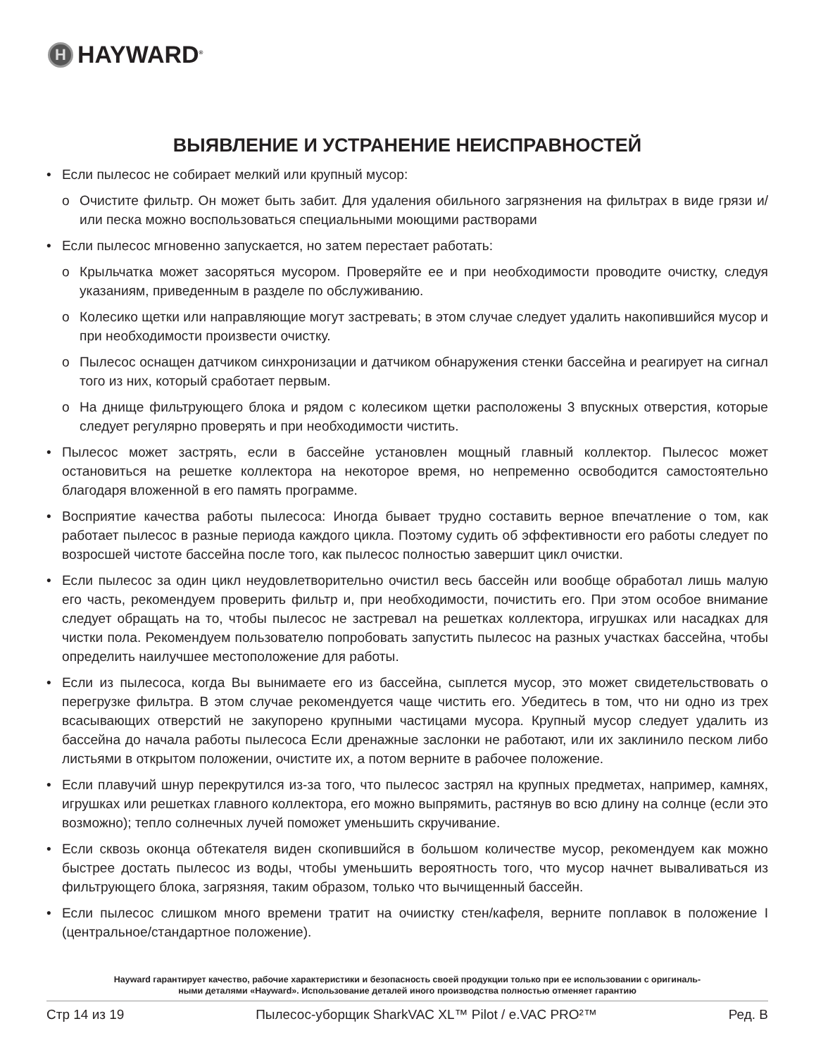H HAYWARD<sup>®</sup>
ВЫЯВЛЕНИЕ И УСТРАНЕНИЕ НЕИСПРАВНОСТЕЙ
• Если пылесос не собирает мелкий или крупный мусор:
o Очистите фильтр. Он может быть забит. Для удаления обильного загрязнения на фильтрах в виде грязи и/или песка можно воспользоваться специальными моющими растворами
• Если пылесос мгновенно запускается, но затем перестает работать:
o Крыльчатка может засоряться мусором. Проверяйте ее и при необходимости проводите очистку, следуя указаниям, приведенным в разделе по обслуживанию.
o Колесико щетки или направляющие могут застревать; в этом случае следует удалить накопившийся мусор и при необходимости произвести очистку.
o Пылесос оснащен датчиком синхронизации и датчиком обнаружения стенки бассейна и реагирует на сигнал того из них, который сработает первым.
o На днище фильтрующего блока и рядом с колесиком щетки расположены 3 впускных отверстия, которые следует регулярно проверять и при необходимости чистить.
• Пылесос может застрять, если в бассейне установлен мощный главный коллектор. Пылесос может остановиться на решетке коллектора на некоторое время, но непременно освободится самостоятельно благодаря вложенной в его память программе.
• Восприятие качества работы пылесоса: Иногда бывает трудно составить верное впечатление о том, как работает пылесос в разные периода каждого цикла. Поэтому судить об эффективности его работы следует по возросшей чистоте бассейна после того, как пылесос полностью завершит цикл очистки.
• Если пылесос за один цикл неудовлетворительно очистил весь бассейн или вообще обработал лишь малую его часть, рекомендуем проверить фильтр и, при необходимости, почистить его. При этом особое внимание следует обращать на то, чтобы пылесос не застревал на решетках коллектора, игрушках или насадках для чистки пола. Рекомендуем пользователю попробовать запустить пылесос на разных участках бассейна, чтобы определить наилучшее местоположение для работы.
• Если из пылесоса, когда Вы вынимаете его из бассейна, сыплется мусор, это может свидетельствовать о перегрузке фильтра. В этом случае рекомендуется чаще чистить его. Убедитесь в том, что ни одно из трех всасывающих отверстий не закупорено крупными частицами мусора. Крупный мусор следует удалить из бассейна до начала работы пылесоса Если дренажные заслонки не работают, или их заклинило песком либо листьями в открытом положении, очистите их, а потом верните в рабочее положение.
• Если плавучий шнур перекрутился из-за того, что пылесос застрял на крупных предметах, например, камнях, игрушках или решетках главного коллектора, его можно выпрямить, растянув во всю длину на солнце (если это возможно); тепло солнечных лучей поможет уменьшить скручивание.
• Если сквозь оконца обтекателя виден скопившийся в большом количестве мусор, рекомендуем как можно быстрее достать пылесос из воды, чтобы уменьшить вероятность того, что мусор начнет вываливаться из фильтрующего блока, загрязняя, таким образом, только что вычищенный бассейн.
• Если пылесос слишком много времени тратит на очиистку стен/кафеля, верните поплавок в положение I (центральное/стандартное положение).
Hayward гарантирует качество, рабочие характеристики и безопасность своей продукции только при ее использовании с оригиналь-
ными деталями «Hayward». Использование деталей иного производства полностью отменяет гарантию
Стр 14 из 19 Пылесос-уборщик SharkVAC XL™ Pilot / e.VAC PRO²™ Ред. B